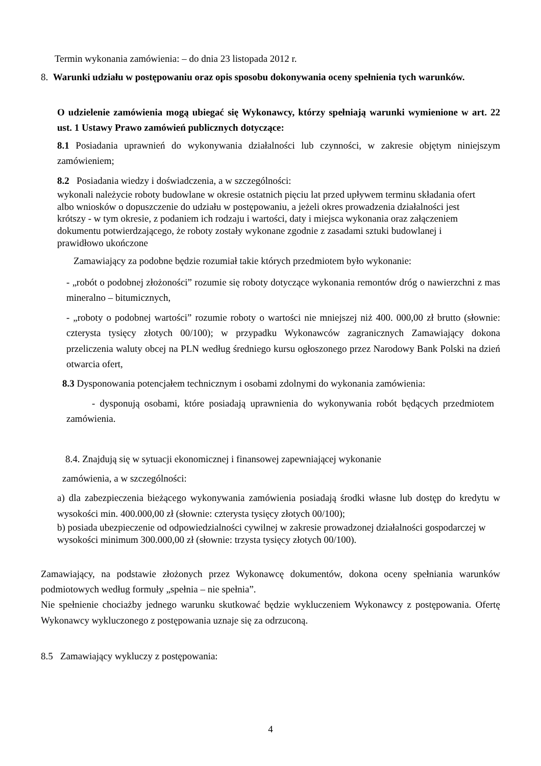Termin wykonania zamówienia: – do dnia 23 listopada 2012 r.
8. Warunki udziału w postępowaniu oraz opis sposobu dokonywania oceny spełnienia tych warunków.
O udzielenie zamówienia mogą ubiegać się Wykonawcy, którzy spełniają warunki wymienione w art. 22 ust. 1 Ustawy Prawo zamówień publicznych dotyczące:
8.1 Posiadania uprawnień do wykonywania działalności lub czynności, w zakresie objętym niniejszym zamówieniem;
8.2 Posiadania wiedzy i doświadczenia, a w szczególności:
wykonali należycie roboty budowlane w okresie ostatnich pięciu lat przed upływem terminu składania ofert albo wniosków o dopuszczenie do udziału w postępowaniu, a jeżeli okres prowadzenia działalności jest krótszy - w tym okresie, z podaniem ich rodzaju i wartości, daty i miejsca wykonania oraz załączeniem dokumentu potwierdzającego, że roboty zostały wykonane zgodnie z zasadami sztuki budowlanej i prawidłowo ukończone
Zamawiający za podobne będzie rozumiał takie których przedmiotem było wykonanie:
- „robót o podobnej złożoności” rozumie się roboty dotyczące wykonania remontów dróg o nawierzchni z mas mineralno – bitumicznych,
- „roboty o podobnej wartości” rozumie roboty o wartości nie mniejszej niż 400. 000,00 zł brutto (słownie: czterysta tysięcy złotych 00/100); w przypadku Wykonawców zagranicznych Zamawiający dokona przeliczenia waluty obcej na PLN według średniego kursu ogłoszonego przez Narodowy Bank Polski na dzień otwarcia ofert,
8.3 Dysponowania potencjałem technicznym i osobami zdolnymi do wykonania zamówienia:
- dysponują osobami, które posiadają uprawnienia do wykonywania robót będących przedmiotem zamówienia.
8.4. Znajdują się w sytuacji ekonomicznej i finansowej zapewniającej wykonanie
zamówienia, a w szczególności:
a) dla zabezpieczenia bieżącego wykonywania zamówienia posiadają środki własne lub dostęp do kredytu w wysokości min. 400.000,00 zł (słownie: czterysta tysięcy złotych 00/100);
b) posiada ubezpieczenie od odpowiedzialności cywilnej w zakresie prowadzonej działalności gospodarczej w wysokości minimum 300.000,00 zł (słownie: trzysta tysięcy złotych 00/100).
Zamawiający, na podstawie złożonych przez Wykonawcę dokumentów, dokona oceny spełniania warunków podmiotowych według formuły „spełnia – nie spełnia”.
Nie spełnienie chociażby jednego warunku skutkować będzie wykluczeniem Wykonawcy z postępowania. Ofertę Wykonawcy wykluczonego z postępowania uznaje się za odrzuconą.
8.5 Zamawiający wykluczy z postępowania:
4